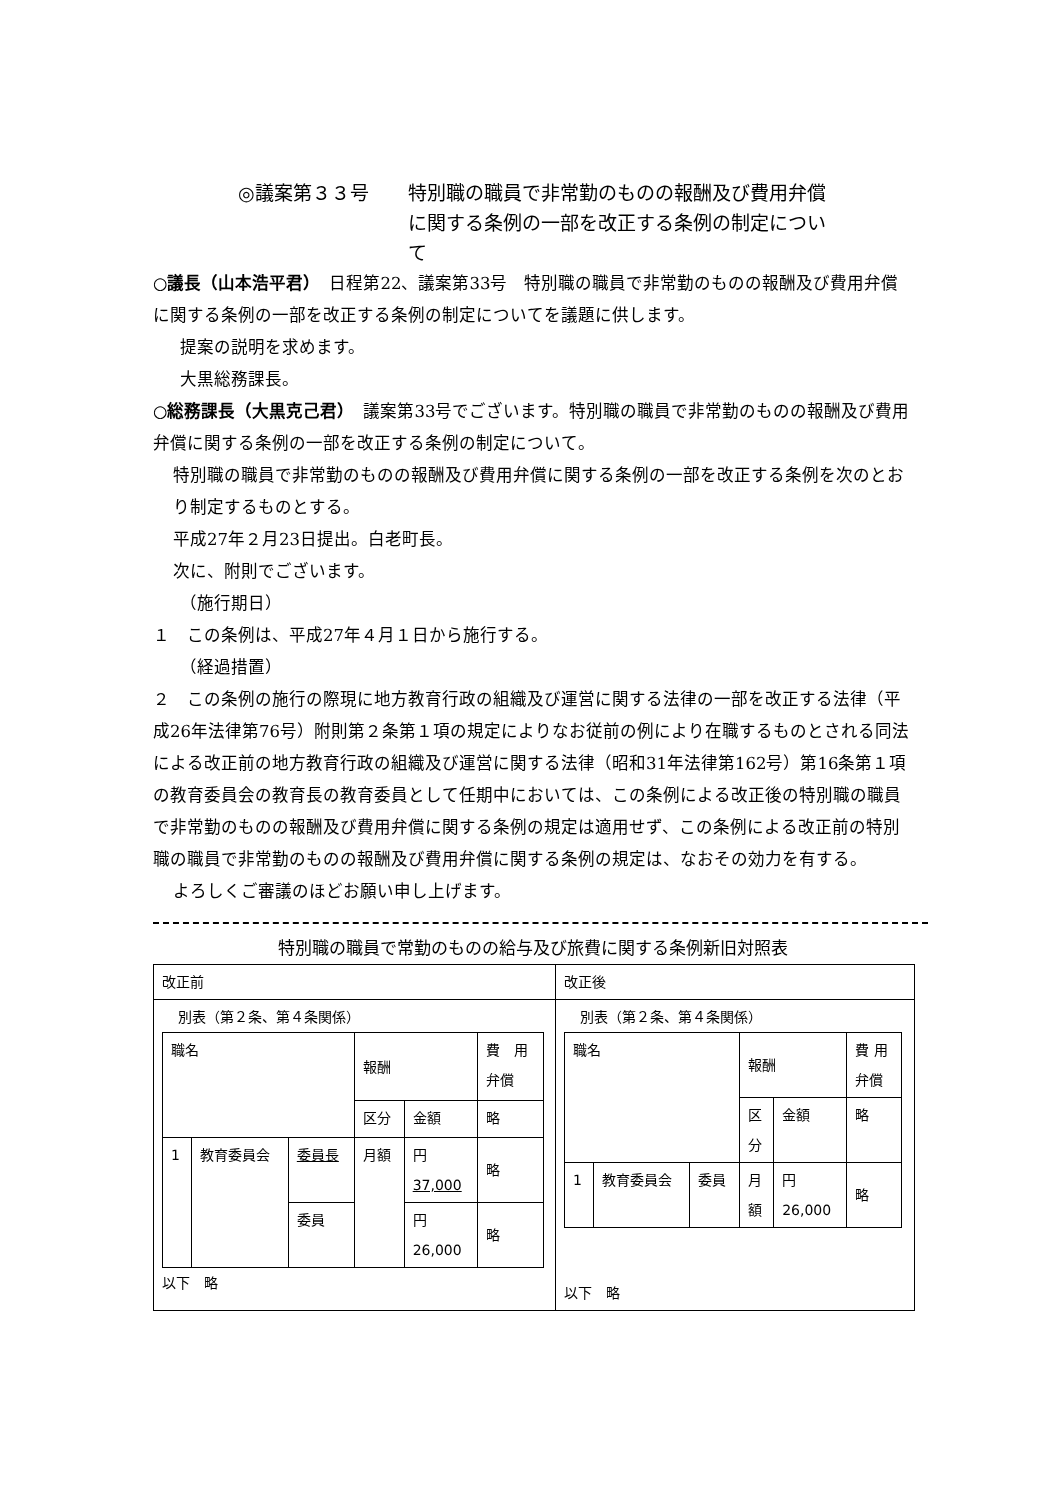◎議案第３３号 特別職の職員で非常勤のものの報酬及び費用弁償に関する条例の一部を改正する条例の制定について
○議長（山本浩平君）　日程第22、議案第33号　特別職の職員で非常勤のものの報酬及び費用弁償に関する条例の一部を改正する条例の制定についてを議題に供します。
提案の説明を求めます。
大黒総務課長。
○総務課長（大黒克己君）　議案第33号でございます。特別職の職員で非常勤のものの報酬及び費用弁償に関する条例の一部を改正する条例の制定について。
特別職の職員で非常勤のものの報酬及び費用弁償に関する条例の一部を改正する条例を次のとおり制定するものとする。
平成27年２月23日提出。白老町長。
次に、附則でございます。
（施行期日）
１　この条例は、平成27年４月１日から施行する。
（経過措置）
２　この条例の施行の際現に地方教育行政の組織及び運営に関する法律の一部を改正する法律（平成26年法律第76号）附則第２条第１項の規定によりなお従前の例により在職するものとされる同法による改正前の地方教育行政の組織及び運営に関する法律（昭和31年法律第162号）第16条第１項の教育委員会の教育長の教育委員として任期中においては、この条例による改正後の特別職の職員で非常勤のものの報酬及び費用弁償に関する条例の規定は適用せず、この条例による改正前の特別職の職員で非常勤のものの報酬及び費用弁償に関する条例の規定は、なおその効力を有する。
よろしくご審議のほどお願い申し上げます。
特別職の職員で常勤のものの給与及び旅費に関する条例新旧対照表
| 改正前 | 改正後 |
| 別表（第２条、第４条関係） / 職名 / / / 報酬 / / 費 用 弁償 / / / / / 区分 / 金額 / 略 / / 1 / 教育委員会 / 委員長 / 月額 / 円 37,000 / 略 / / / / 委員 / / 円 26,000 / 略 / 以下 略 | 別表（第２条、第４条関係） / 職名 / / / 報酬 / / 費 用 弁償 / / / / / 区 分 / 金額 / 略 / / 1 / 教育委員会 / 委員 / 月 額 / 円 26,000 / 略 / 以下 略 |